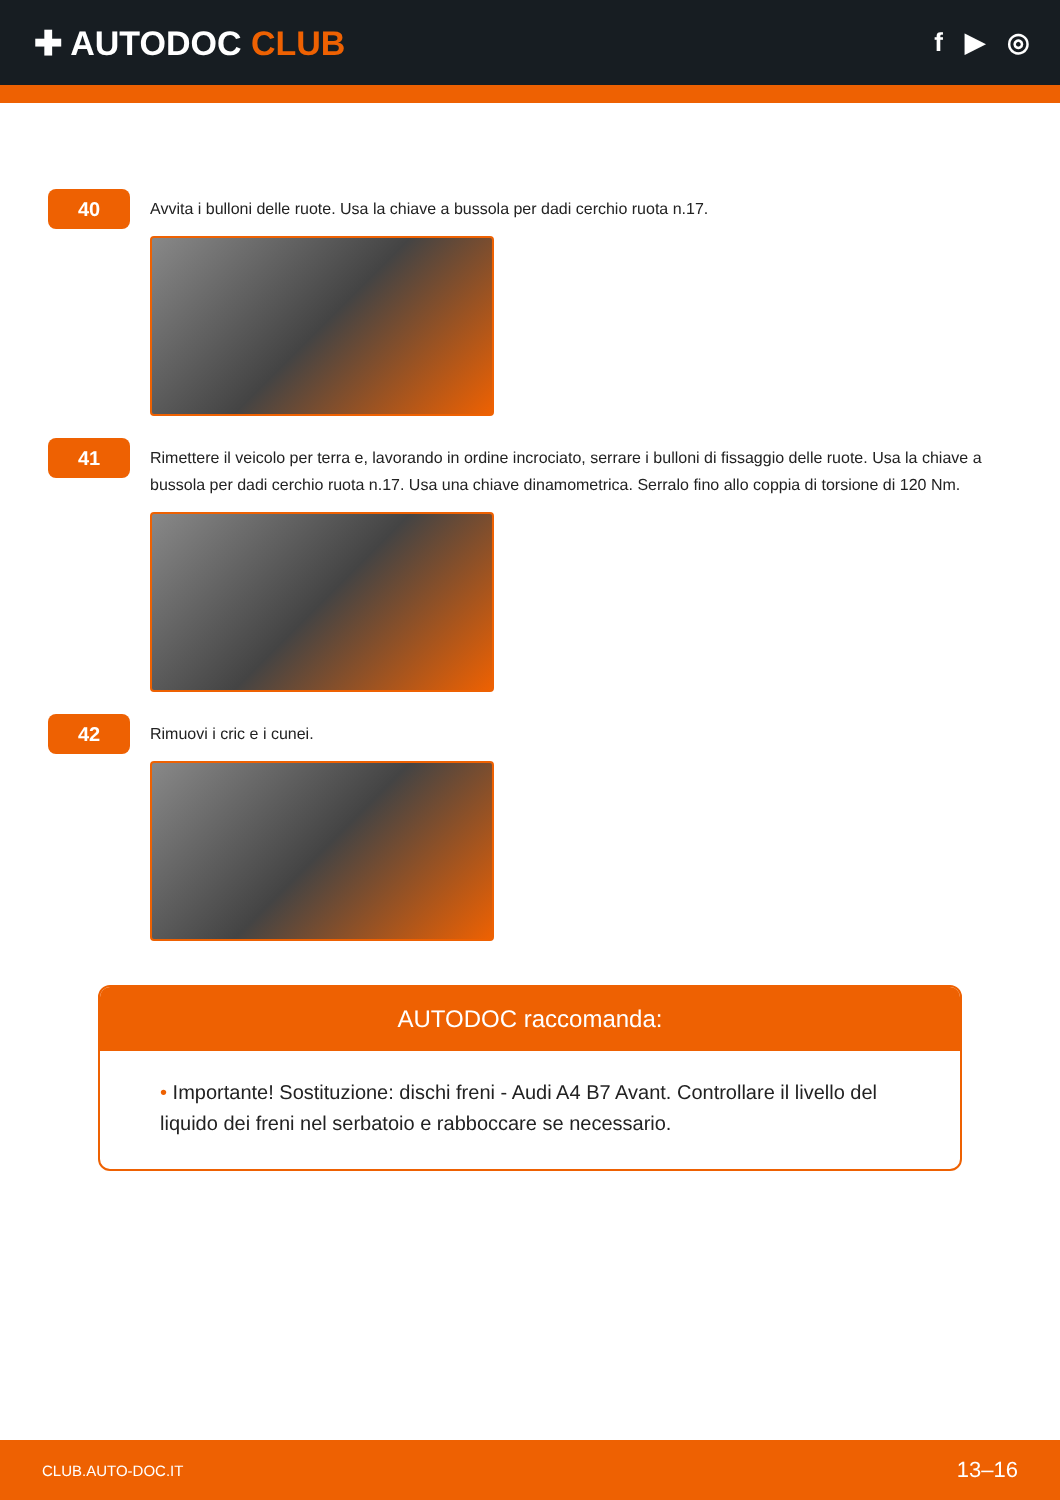✚ AUTODOC CLUB
f ▶ ◎
40
Avvita i bulloni delle ruote. Usa la chiave a bussola per dadi cerchio ruota n.17.
41
Rimettere il veicolo per terra e, lavorando in ordine incrociato, serrare i bulloni di fissaggio delle ruote. Usa la chiave a bussola per dadi cerchio ruota n.17. Usa una chiave dinamometrica. Serralo fino allo coppia di torsione di 120 Nm.
42
Rimuovi i cric e i cunei.
AUTODOC raccomanda:
• Importante! Sostituzione: dischi freni - Audi A4 B7 Avant. Controllare il livello del liquido dei freni nel serbatoio e rabboccare se necessario.
CLUB.AUTO-DOC.IT 13–16